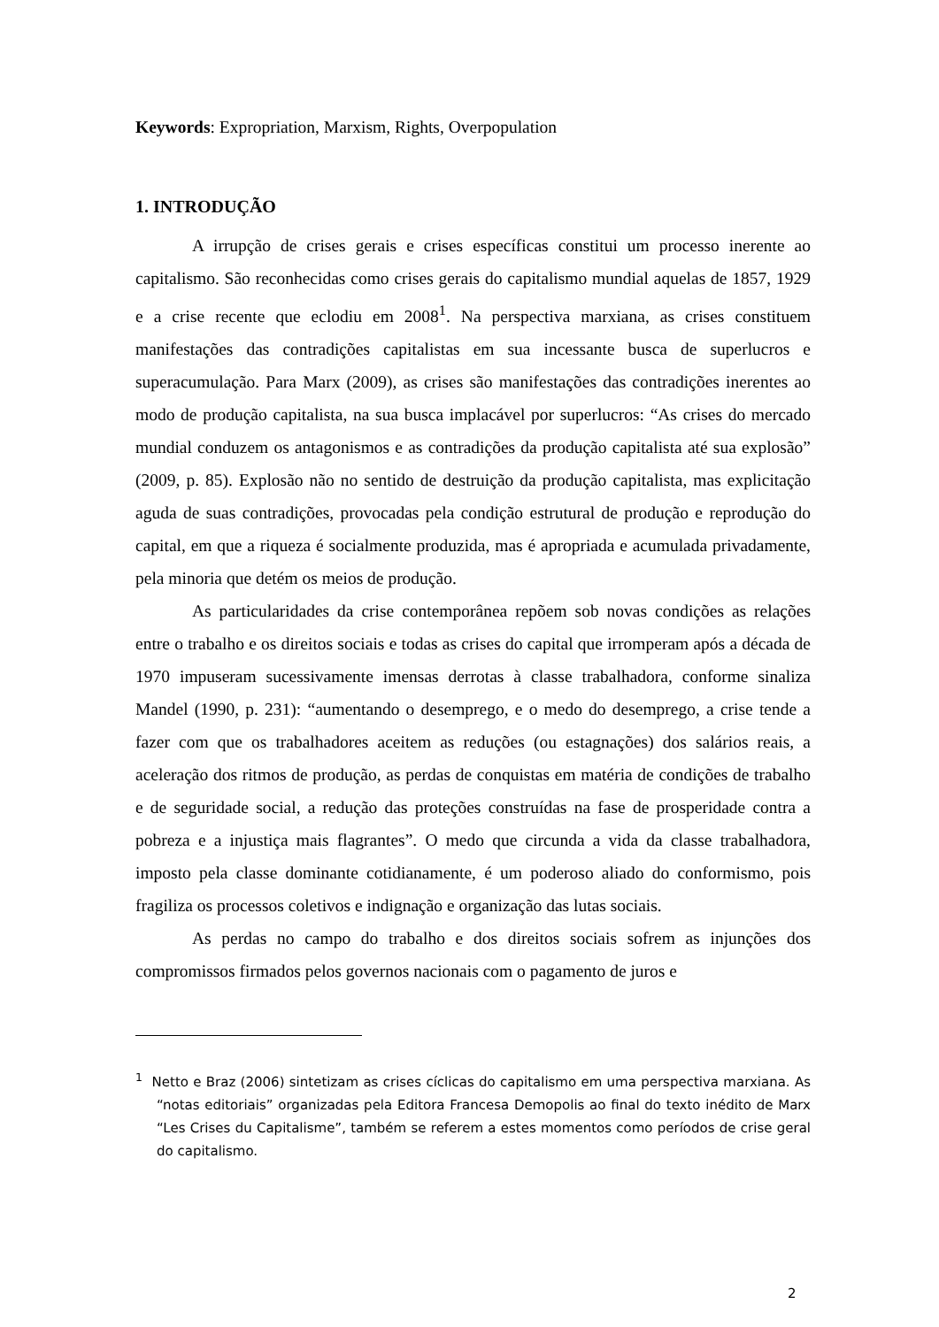Keywords: Expropriation, Marxism, Rights, Overpopulation
1. INTRODUÇÃO
A irrupção de crises gerais e crises específicas constitui um processo inerente ao capitalismo. São reconhecidas como crises gerais do capitalismo mundial aquelas de 1857, 1929 e a crise recente que eclodiu em 2008<sup>1</sup>. Na perspectiva marxiana, as crises constituem manifestações das contradições capitalistas em sua incessante busca de superlucros e superacumulação. Para Marx (2009), as crises são manifestações das contradições inerentes ao modo de produção capitalista, na sua busca implacável por superlucros: “As crises do mercado mundial conduzem os antagonismos e as contradições da produção capitalista até sua explosão” (2009, p. 85). Explosão não no sentido de destruição da produção capitalista, mas explicitação aguda de suas contradições, provocadas pela condição estrutural de produção e reprodução do capital, em que a riqueza é socialmente produzida, mas é apropriada e acumulada privadamente, pela minoria que detém os meios de produção.
As particularidades da crise contemporânea repõem sob novas condições as relações entre o trabalho e os direitos sociais e todas as crises do capital que irromperam após a década de 1970 impuseram sucessivamente imensas derrotas à classe trabalhadora, conforme sinaliza Mandel (1990, p. 231): “aumentando o desemprego, e o medo do desemprego, a crise tende a fazer com que os trabalhadores aceitem as reduções (ou estagnações) dos salários reais, a aceleração dos ritmos de produção, as perdas de conquistas em matéria de condições de trabalho e de seguridade social, a redução das proteções construídas na fase de prosperidade contra a pobreza e a injustiça mais flagrantes”. O medo que circunda a vida da classe trabalhadora, imposto pela classe dominante cotidianamente, é um poderoso aliado do conformismo, pois fragiliza os processos coletivos e indignação e organização das lutas sociais.
As perdas no campo do trabalho e dos direitos sociais sofrem as injunções dos compromissos firmados pelos governos nacionais com o pagamento de juros e
<sup>1</sup> Netto e Braz (2006) sintetizam as crises cíclicas do capitalismo em uma perspectiva marxiana. As “notas editoriais” organizadas pela Editora Francesa Demopolis ao final do texto inédito de Marx “Les Crises du Capitalisme”, também se referem a estes momentos como períodos de crise geral do capitalismo.
2